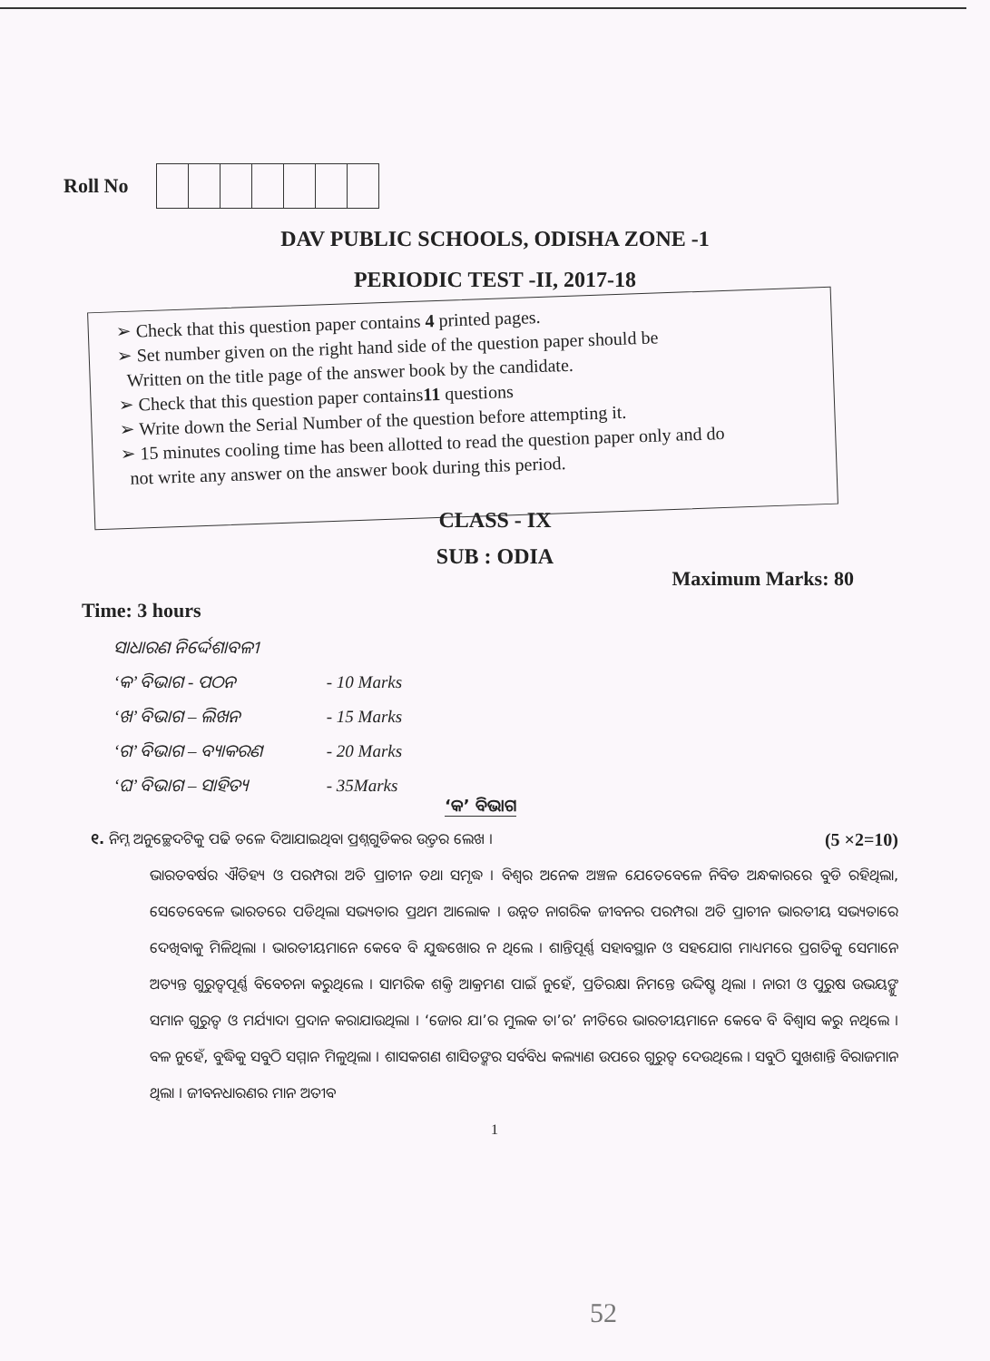Roll No
DAV PUBLIC SCHOOLS, ODISHA ZONE -1
PERIODIC TEST -II, 2017-18
➢ Check that this question paper contains 4 printed pages.
➢ Set number given on the right hand side of the question paper should be
Written on the title page of the answer book by the candidate.
➢ Check that this question paper contains11 questions
➢ Write down the Serial Number of the question before attempting it.
➢ 15 minutes cooling time has been allotted to read the question paper only and do
not write any answer on the answer book during this period.
CLASS - IX
SUB : ODIA
Maximum Marks: 80
Time: 3 hours
ସାଧାରଣ ନିର୍ଦ୍ଦେଶାବଳୀ
‘କ’ ବିଭାଗ - ପଠନ - 10 Marks
‘ଖ’ ବିଭାଗ – ଲିଖନ - 15 Marks
‘ଗ’ ବିଭାଗ – ବ୍ୟାକରଣ - 20 Marks
‘ଘ’ ବିଭାଗ – ସାହିତ୍ୟ - 35Marks
‘କ’ ବିଭାଗ
୧. ନିମ୍ନ ଅନୁଚ୍ଛେଦଟିକୁ ପଢି ତଳେ ଦିଆଯାଇଥିବା ପ୍ରଶ୍ନଗୁଡିକର ଉତ୍ତର ଲେଖ । (5 ×2=10)
ଭାରତବର୍ଷର ଐତିହ୍ୟ ଓ ପରମ୍ପରା ଅତି ପ୍ରାଚୀନ ତଥା ସମୃଦ୍ଧ । ବିଶ୍ୱର ଅନେକ ଅଞ୍ଚଳ ଯେତେବେଳେ ନିବିଡ ଅନ୍ଧକାରରେ ବୁଡି ରହିଥିଲା, ସେତେବେଳେ ଭାରତରେ ପଡିଥିଲା ସଭ୍ୟତାର ପ୍ରଥମ ଆଲୋକ । ଉନ୍ନତ ନାଗରିକ ଜୀବନର ପରମ୍ପରା ଅତି ପ୍ରାଚୀନ ଭାରତୀୟ ସଭ୍ୟତାରେ ଦେଖିବାକୁ ମିଳିଥିଲା । ଭାରତୀୟମାନେ କେବେ ବି ଯୁଦ୍ଧଖୋର ନ ଥିଲେ । ଶାନ୍ତିପୂର୍ଣ୍ଣ ସହାବସ୍ଥାନ ଓ ସହଯୋଗ ମାଧ୍ୟମରେ ପ୍ରଗତିକୁ ସେମାନେ ଅତ୍ୟନ୍ତ ଗୁରୁତ୍ୱପୂର୍ଣ୍ଣ ବିବେଚନା କରୁଥିଲେ । ସାମରିକ ଶକ୍ତି ଆକ୍ରମଣ ପାଇଁ ନୁହେଁ, ପ୍ରତିରକ୍ଷା ନିମନ୍ତେ ଉଦ୍ଦିଷ୍ଟ ଥିଲା । ନାରୀ ଓ ପୁରୁଷ ଉଭୟଙ୍କୁ ସମାନ ଗୁରୁତ୍ୱ ଓ ମର୍ଯ୍ୟାଦା ପ୍ରଦାନ କରାଯାଉଥିଲା । ‘ଜୋର ଯା’ର ମୁଲକ ତା’ର’ ନୀତିରେ ଭାରତୀୟମାନେ କେବେ ବି ବିଶ୍ୱାସ କରୁ ନଥିଲେ । ବଳ ନୁହେଁ, ବୁଦ୍ଧିକୁ ସବୁଠି ସମ୍ମାନ ମିଳୁଥିଲା । ଶାସକଗଣ ଶାସିତଙ୍କର ସର୍ବବିଧ କଲ୍ୟାଣ ଉପରେ ଗୁରୁତ୍ୱ ଦେଉଥିଲେ । ସବୁଠି ସୁଖଶାନ୍ତି ବିରାଜମାନ ଥିଲା । ଜୀବନଧାରଣର ମାନ ଅତୀବ
1
52